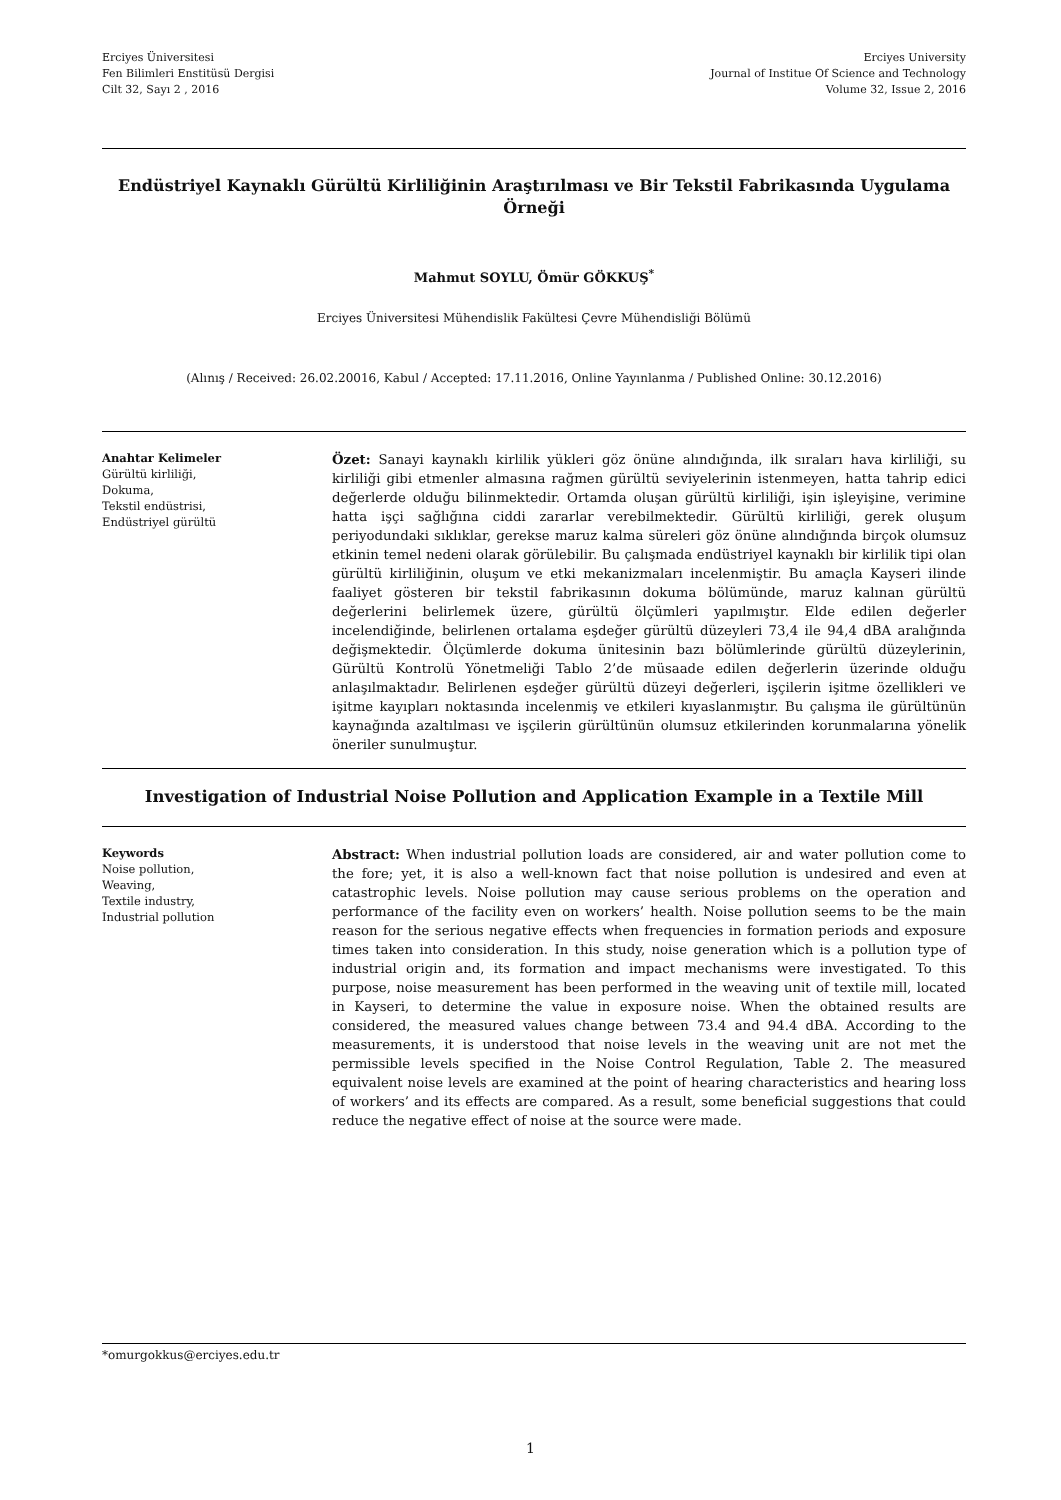Erciyes Üniversitesi
Fen Bilimleri Enstitüsü Dergisi
Cilt 32, Sayı 2 , 2016
Erciyes University
Journal of Institue Of Science and Technology
Volume 32, Issue 2, 2016
Endüstriyel Kaynaklı Gürültü Kirliliğinin Araştırılması ve Bir Tekstil Fabrikasında Uygulama Örneği
Mahmut SOYLU, Ömür GÖKKUŞ<sup>*</sup>
Erciyes Üniversitesi Mühendislik Fakültesi Çevre Mühendisliği Bölümü
(Alınış / Received: 26.02.20016, Kabul / Accepted: 17.11.2016, Online Yayınlanma / Published Online: 30.12.2016)
Anahtar Kelimeler
Gürültü kirliliği,
Dokuma,
Tekstil endüstrisi,
Endüstriyel gürültü
Özet: Sanayi kaynaklı kirlilik yükleri göz önüne alındığında, ilk sıraları hava kirliliği, su kirliliği gibi etmenler almasına rağmen gürültü seviyelerinin istenmeyen, hatta tahrip edici değerlerde olduğu bilinmektedir. Ortamda oluşan gürültü kirliliği, işin işleyişine, verimine hatta işçi sağlığına ciddi zararlar verebilmektedir. Gürültü kirliliği, gerek oluşum periyodundaki sıklıklar, gerekse maruz kalma süreleri göz önüne alındığında birçok olumsuz etkinin temel nedeni olarak görülebilir. Bu çalışmada endüstriyel kaynaklı bir kirlilik tipi olan gürültü kirliliğinin, oluşum ve etki mekanizmaları incelenmiştir. Bu amaçla Kayseri ilinde faaliyet gösteren bir tekstil fabrikasının dokuma bölümünde, maruz kalınan gürültü değerlerini belirlemek üzere, gürültü ölçümleri yapılmıştır. Elde edilen değerler incelendiğinde, belirlenen ortalama eşdeğer gürültü düzeyleri 73,4 ile 94,4 dBA aralığında değişmektedir. Ölçümlerde dokuma ünitesinin bazı bölümlerinde gürültü düzeylerinin, Gürültü Kontrolü Yönetmeliği Tablo 2’de müsaade edilen değerlerin üzerinde olduğu anlaşılmaktadır. Belirlenen eşdeğer gürültü düzeyi değerleri, işçilerin işitme özellikleri ve işitme kayıpları noktasında incelenmiş ve etkileri kıyaslanmıştır. Bu çalışma ile gürültünün kaynağında azaltılması ve işçilerin gürültünün olumsuz etkilerinden korunmalarına yönelik öneriler sunulmuştur.
Investigation of Industrial Noise Pollution and Application Example in a Textile Mill
Keywords
Noise pollution,
Weaving,
Textile industry,
Industrial pollution
Abstract: When industrial pollution loads are considered, air and water pollution come to the fore; yet, it is also a well-known fact that noise pollution is undesired and even at catastrophic levels. Noise pollution may cause serious problems on the operation and performance of the facility even on workers’ health. Noise pollution seems to be the main reason for the serious negative effects when frequencies in formation periods and exposure times taken into consideration. In this study, noise generation which is a pollution type of industrial origin and, its formation and impact mechanisms were investigated. To this purpose, noise measurement has been performed in the weaving unit of textile mill, located in Kayseri, to determine the value in exposure noise. When the obtained results are considered, the measured values change between 73.4 and 94.4 dBA. According to the measurements, it is understood that noise levels in the weaving unit are not met the permissible levels specified in the Noise Control Regulation, Table 2. The measured equivalent noise levels are examined at the point of hearing characteristics and hearing loss of workers’ and its effects are compared. As a result, some beneficial suggestions that could reduce the negative effect of noise at the source were made.
*omurgokkus@erciyes.edu.tr
1